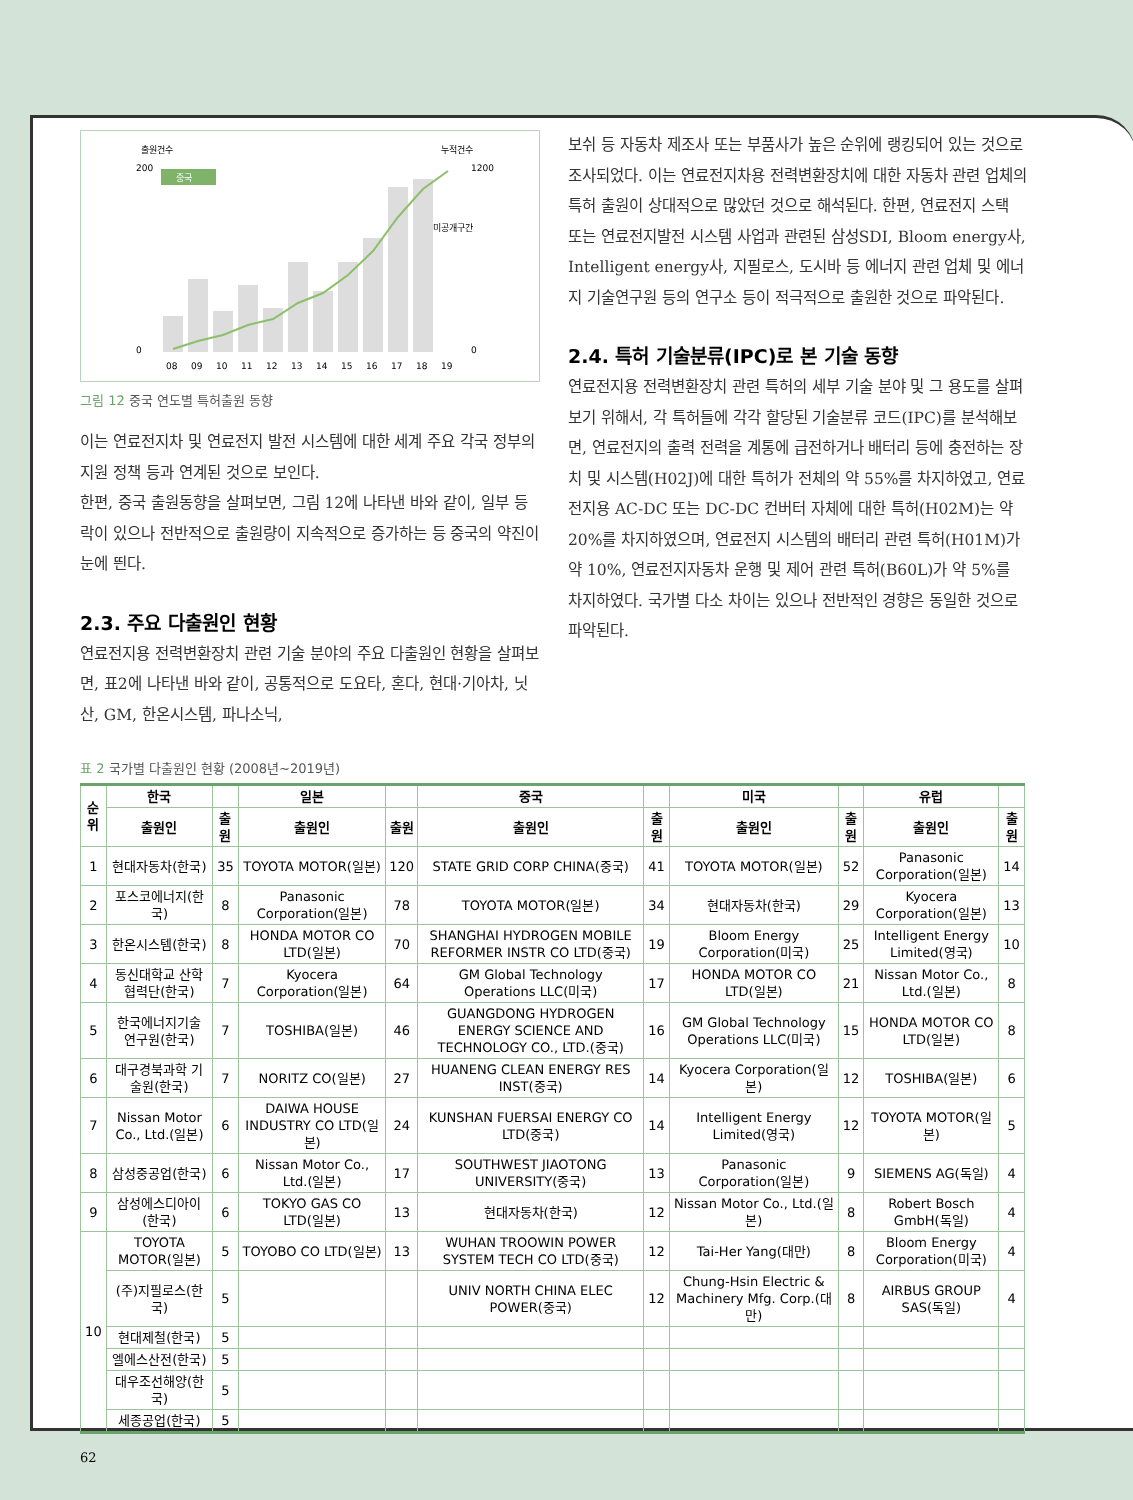출원건수
누적건수
중국
08
09
10
11
12
13
14
15
16
17
18
19
0
200
0
1200
미공개구간
그림 12 중국 연도별 특허출원 동향
이는 연료전지차 및 연료전지 발전 시스템에 대한 세계 주요 각국 정부의 지원 정책 등과 연계된 것으로 보인다.
한편, 중국 출원동향을 살펴보면, 그림 12에 나타낸 바와 같이, 일부 등락이 있으나 전반적으로 출원량이 지속적으로 증가하는 등 중국의 약진이 눈에 띈다.
2.3. 주요 다출원인 현황
연료전지용 전력변환장치 관련 기술 분야의 주요 다출원인 현황을 살펴보면, 표2에 나타낸 바와 같이, 공통적으로 도요타, 혼다, 현대·기아차, 닛산, GM, 한온시스템, 파나소닉,
보쉬 등 자동차 제조사 또는 부품사가 높은 순위에 랭킹되어 있는 것으로 조사되었다. 이는 연료전지차용 전력변환장치에 대한 자동차 관련 업체의 특허 출원이 상대적으로 많았던 것으로 해석된다. 한편, 연료전지 스택 또는 연료전지발전 시스템 사업과 관련된 삼성SDI, Bloom energy사, Intelligent energy사, 지필로스, 도시바 등 에너지 관련 업체 및 에너지 기술연구원 등의 연구소 등이 적극적으로 출원한 것으로 파악된다.
2.4. 특허 기술분류(IPC)로 본 기술 동향
연료전지용 전력변환장치 관련 특허의 세부 기술 분야 및 그 용도를 살펴보기 위해서, 각 특허들에 각각 할당된 기술분류 코드(IPC)를 분석해보면, 연료전지의 출력 전력을 계통에 급전하거나 배터리 등에 충전하는 장치 및 시스템(H02J)에 대한 특허가 전체의 약 55%를 차지하였고, 연료전지용 AC-DC 또는 DC-DC 컨버터 자체에 대한 특허(H02M)는 약 20%를 차지하였으며, 연료전지 시스템의 배터리 관련 특허(H01M)가 약 10%, 연료전지자동차 운행 및 제어 관련 특허(B60L)가 약 5%를 차지하였다. 국가별 다소 차이는 있으나 전반적인 경향은 동일한 것으로 파악된다.
표 2 국가별 다출원인 현황 (2008년~2019년)
| 순위 | 한국 | | 일본 | | 중국 | | 미국 | | 유럽 | |
| --- | --- | --- | --- | --- | --- | --- | --- | --- | --- | --- |
| | 출원인 | 출원 | 출원인 | 출원 | 출원인 | 출원 | 출원인 | 출원 | 출원인 | 출원 |
| 1 | 현대자동차(한국) | 35 | TOYOTA MOTOR(일본) | 120 | STATE GRID CORP CHINA(중국) | 41 | TOYOTA MOTOR(일본) | 52 | Panasonic Corporation(일본) | 14 |
| 2 | 포스코에너지(한국) | 8 | Panasonic Corporation(일본) | 78 | TOYOTA MOTOR(일본) | 34 | 현대자동차(한국) | 29 | Kyocera Corporation(일본) | 13 |
| 3 | 한온시스템(한국) | 8 | HONDA MOTOR CO LTD(일본) | 70 | SHANGHAI HYDROGEN MOBILE REFORMER INSTR CO LTD(중국) | 19 | Bloom Energy Corporation(미국) | 25 | Intelligent Energy Limited(영국) | 10 |
| 4 | 동신대학교 산학협력단(한국) | 7 | Kyocera Corporation(일본) | 64 | GM Global Technology Operations LLC(미국) | 17 | HONDA MOTOR CO LTD(일본) | 21 | Nissan Motor Co., Ltd.(일본) | 8 |
| 5 | 한국에너지기술 연구원(한국) | 7 | TOSHIBA(일본) | 46 | GUANGDONG HYDROGEN ENERGY SCIENCE AND TECHNOLOGY CO., LTD.(중국) | 16 | GM Global Technology Operations LLC(미국) | 15 | HONDA MOTOR CO LTD(일본) | 8 |
| 6 | 대구경북과학 기술원(한국) | 7 | NORITZ CO(일본) | 27 | HUANENG CLEAN ENERGY RES INST(중국) | 14 | Kyocera Corporation(일본) | 12 | TOSHIBA(일본) | 6 |
| 7 | Nissan Motor Co., Ltd.(일본) | 6 | DAIWA HOUSE INDUSTRY CO LTD(일본) | 24 | KUNSHAN FUERSAI ENERGY CO LTD(중국) | 14 | Intelligent Energy Limited(영국) | 12 | TOYOTA MOTOR(일본) | 5 |
| 8 | 삼성중공업(한국) | 6 | Nissan Motor Co., Ltd.(일본) | 17 | SOUTHWEST JIAOTONG UNIVERSITY(중국) | 13 | Panasonic Corporation(일본) | 9 | SIEMENS AG(독일) | 4 |
| 9 | 삼성에스디아이(한국) | 6 | TOKYO GAS CO LTD(일본) | 13 | 현대자동차(한국) | 12 | Nissan Motor Co., Ltd.(일본) | 8 | Robert Bosch GmbH(독일) | 4 |
| 10 | TOYOTA MOTOR(일본) | 5 | TOYOBO CO LTD(일본) | 13 | WUHAN TROOWIN POWER SYSTEM TECH CO LTD(중국) | 12 | Tai-Her Yang(대만) | 8 | Bloom Energy Corporation(미국) | 4 |
| | (주)지필로스(한국) | 5 | | | UNIV NORTH CHINA ELEC POWER(중국) | 12 | Chung-Hsin Electric & Machinery Mfg. Corp.(대만) | 8 | AIRBUS GROUP SAS(독일) | 4 |
| | 현대제철(한국) | 5 | | | | | | | | |
| | 엘에스산전(한국) | 5 | | | | | | | | |
| | 대우조선해양(한국) | 5 | | | | | | | | |
| | 세종공업(한국) | 5 | | | | | | | | |
62